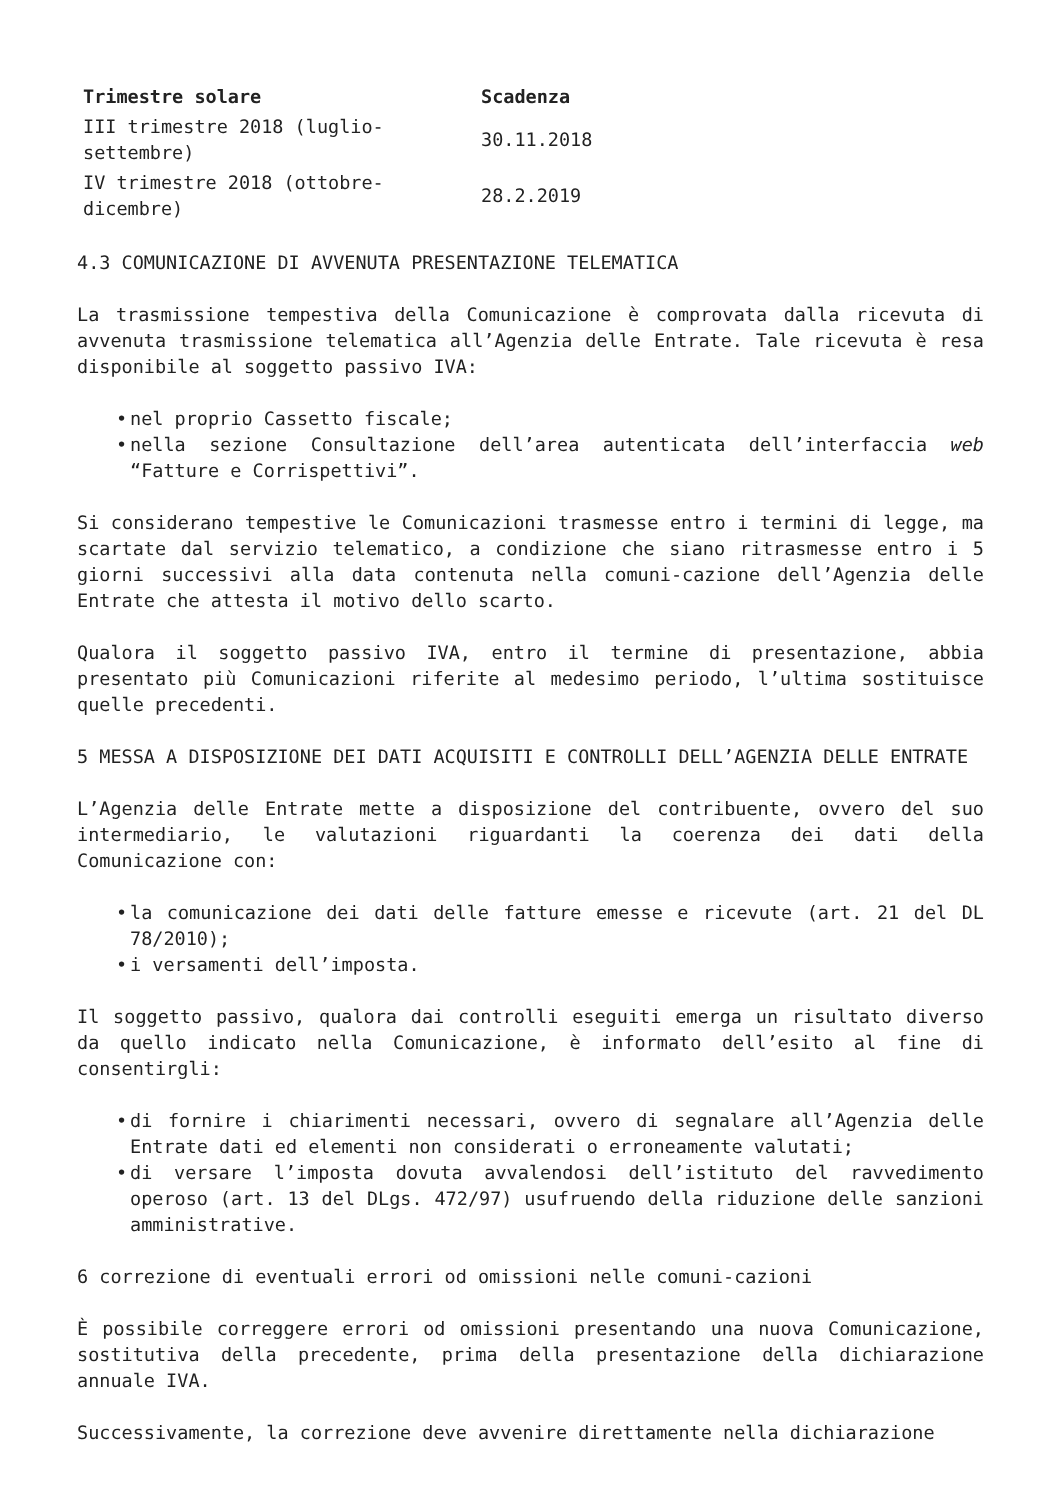| Trimestre solare | Scadenza |
| --- | --- |
| III trimestre 2018 (luglio- settembre) | 30.11.2018 |
| IV trimestre 2018 (ottobre- dicembre) | 28.2.2019 |
4.3 COMUNICAZIONE DI AVVENUTA PRESENTAZIONE TELEMATICA
La trasmissione tempestiva della Comunicazione è comprovata dalla ricevuta di avvenuta trasmissione telematica all’Agenzia delle Entrate. Tale ricevuta è resa disponibile al soggetto passivo IVA:
• nel proprio Cassetto fiscale;
• nella sezione Consultazione dell’area autenticata dell’interfaccia web “Fatture e Corrispettivi”.
Si considerano tempestive le Comunicazioni trasmesse entro i termini di legge, ma scartate dal servizio telematico, a condizione che siano ritrasmesse entro i 5 giorni successivi alla data contenuta nella comuni-cazione dell’Agenzia delle Entrate che attesta il motivo dello scarto.
Qualora il soggetto passivo IVA, entro il termine di presentazione, abbia presentato più Comunicazioni riferite al medesimo periodo, l’ultima sostituisce quelle precedenti.
5 MESSA A DISPOSIZIONE DEI DATI ACQUISITI E CONTROLLI DELL’AGENZIA DELLE ENTRATE
L’Agenzia delle Entrate mette a disposizione del contribuente, ovvero del suo intermediario, le valutazioni riguardanti la coerenza dei dati della Comunicazione con:
• la comunicazione dei dati delle fatture emesse e ricevute (art. 21 del DL 78/2010);
• i versamenti dell’imposta.
Il soggetto passivo, qualora dai controlli eseguiti emerga un risultato diverso da quello indicato nella Comunicazione, è informato dell’esito al fine di consentirgli:
• di fornire i chiarimenti necessari, ovvero di segnalare all’Agenzia delle Entrate dati ed elementi non considerati o erroneamente valutati;
• di versare l’imposta dovuta avvalendosi dell’istituto del ravvedimento operoso (art. 13 del DLgs. 472/97) usufruendo della riduzione delle sanzioni amministrative.
6 correzione di eventuali errori od omissioni nelle comuni-cazioni
È possibile correggere errori od omissioni presentando una nuova Comunicazione, sostitutiva della precedente, prima della presentazione della dichiarazione annuale IVA.
Successivamente, la correzione deve avvenire direttamente nella dichiarazione